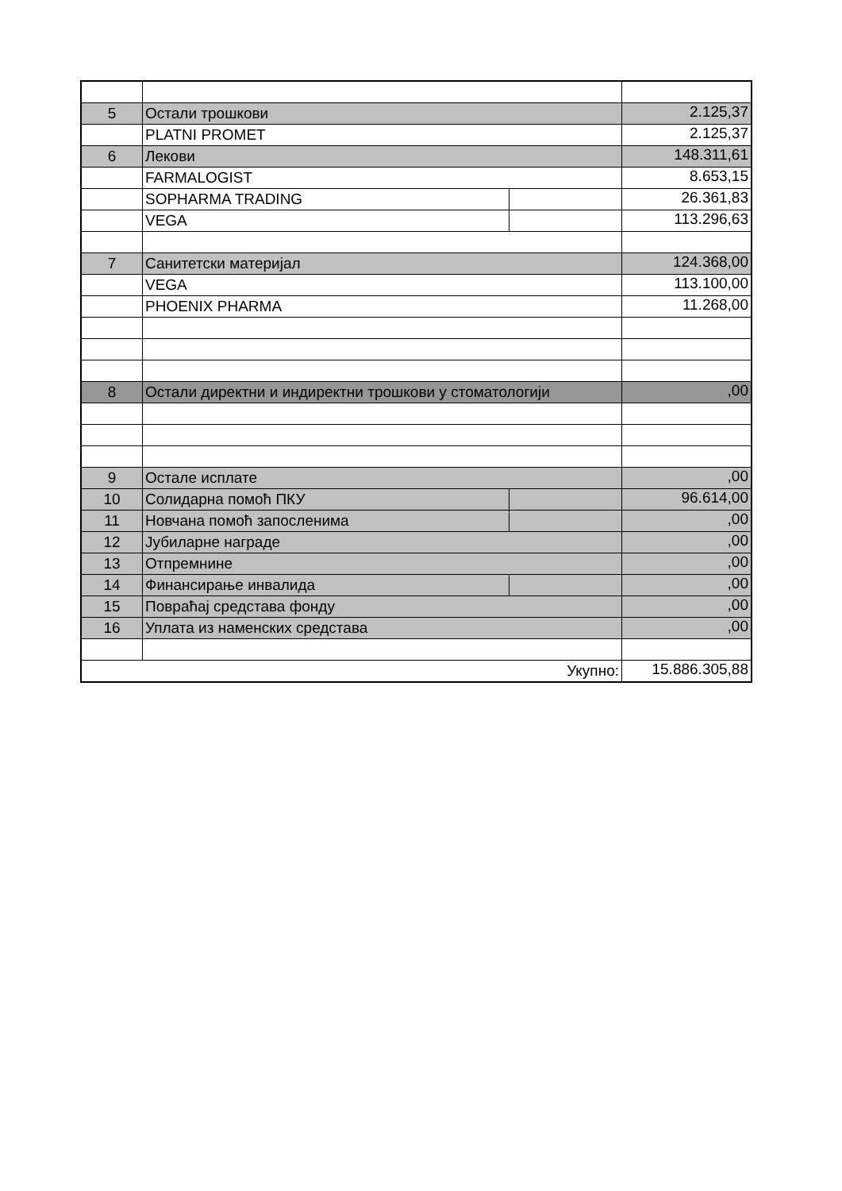| 5 | Остали трошкови | | 2.125,37 |
| | PLATNI PROMET | | 2.125,37 |
| 6 | Лекови | | 148.311,61 |
| | FARMALOGIST | | 8.653,15 |
| | SOPHARMA TRADING | | 26.361,83 |
| | VEGA | | 113.296,63 |
| 7 | Санитетски материјал | | 124.368,00 |
| | VEGA | | 113.100,00 |
| | PHOENIX PHARMA | | 11.268,00 |
| 8 | Остали директни и индиректни трошкови у стоматологији | | ,00 |
| 9 | Остале исплате | | ,00 |
| 10 | Солидарна помоћ ПКУ | | 96.614,00 |
| 11 | Новчана помоћ запосленима | | ,00 |
| 12 | Јубиларне награде | | ,00 |
| 13 | Отпремнине | | ,00 |
| 14 | Финансирање инвалида | | ,00 |
| 15 | Повраћај средстава фонду | | ,00 |
| 16 | Уплата из наменских средстава | | ,00 |
| Укупно: | | | 15.886.305,88 |